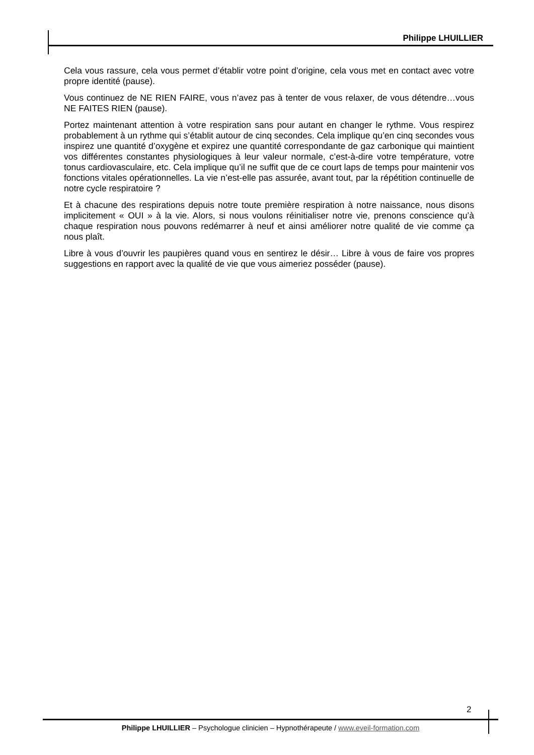Philippe LHUILLIER
Cela vous rassure, cela vous permet d’établir votre point d’origine, cela vous met en contact avec votre propre identité (pause).
Vous continuez de NE RIEN FAIRE, vous n’avez pas à tenter de vous relaxer, de vous détendre…vous NE FAITES RIEN (pause).
Portez maintenant attention à votre respiration sans pour autant en changer le rythme. Vous respirez probablement à un rythme qui s’établit autour de cinq secondes. Cela implique qu’en cinq secondes vous inspirez une quantité d’oxygène et expirez une quantité correspondante de gaz carbonique qui maintient vos différentes constantes physiologiques à leur valeur normale, c’est-à-dire votre température, votre tonus cardiovasculaire, etc. Cela implique qu’il ne suffit que de ce court laps de temps pour maintenir vos fonctions vitales opérationnelles. La vie n’est-elle pas assurée, avant tout, par la répétition continuelle de notre cycle respiratoire ?
Et à chacune des respirations depuis notre toute première respiration à notre naissance, nous disons implicitement « OUI » à la vie. Alors, si nous voulons réinitialiser notre vie, prenons conscience qu’à chaque respiration nous pouvons redémarrer à neuf et ainsi améliorer notre qualité de vie comme ça nous plaît.
Libre à vous d’ouvrir les paupières quand vous en sentirez le désir… Libre à vous de faire vos propres suggestions en rapport avec la qualité de vie que vous aimeriez posséder (pause).
2
Philippe LHUILLIER – Psychologue clinicien – Hypnothérapeute / www.eveil-formation.com